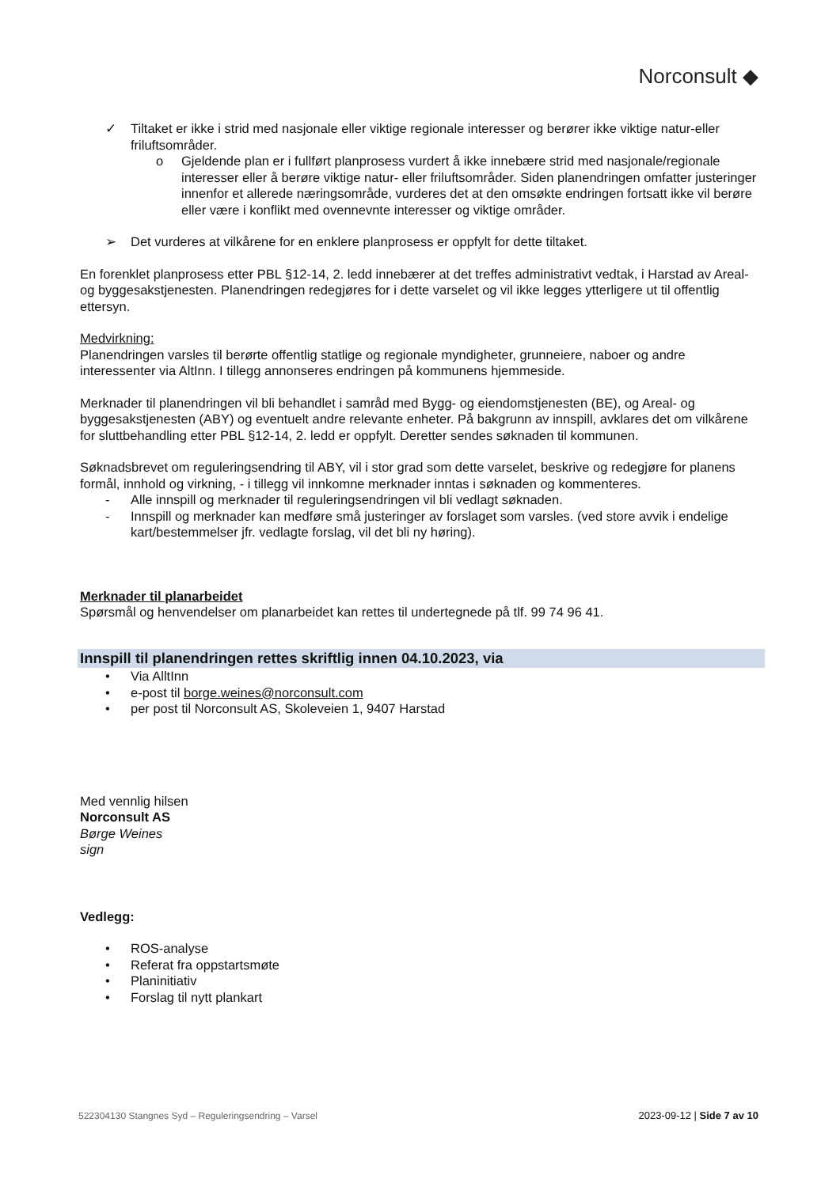Norconsult ◆
✓ Tiltaket er ikke i strid med nasjonale eller viktige regionale interesser og berører ikke viktige natur-eller friluftsområder.
o Gjeldende plan er i fullført planprosess vurdert å ikke innebære strid med nasjonale/regionale interesser eller å berøre viktige natur- eller friluftsområder. Siden planendringen omfatter justeringer innenfor et allerede næringsområde, vurderes det at den omsøkte endringen fortsatt ikke vil berøre eller være i konflikt med ovennevnte interesser og viktige områder.
➢ Det vurderes at vilkårene for en enklere planprosess er oppfylt for dette tiltaket.
En forenklet planprosess etter PBL §12-14, 2. ledd innebærer at det treffes administrativt vedtak, i Harstad av Areal- og byggesakstjenesten. Planendringen redegjøres for i dette varselet og vil ikke legges ytterligere ut til offentlig ettersyn.
Medvirkning:
Planendringen varsles til berørte offentlig statlige og regionale myndigheter, grunneiere, naboer og andre interessenter via AltInn. I tillegg annonseres endringen på kommunens hjemmeside.
Merknader til planendringen vil bli behandlet i samråd med Bygg- og eiendomstjenesten (BE), og Areal- og byggesakstjenesten (ABY) og eventuelt andre relevante enheter. På bakgrunn av innspill, avklares det om vilkårene for sluttbehandling etter PBL §12-14, 2. ledd er oppfylt. Deretter sendes søknaden til kommunen.
Søknadsbrevet om reguleringsendring til ABY, vil i stor grad som dette varselet, beskrive og redegjøre for planens formål, innhold og virkning, - i tillegg vil innkomne merknader inntas i søknaden og kommenteres.
- Alle innspill og merknader til reguleringsendringen vil bli vedlagt søknaden.
- Innspill og merknader kan medføre små justeringer av forslaget som varsles. (ved store avvik i endelige kart/bestemmelser jfr. vedlagte forslag, vil det bli ny høring).
Merknader til planarbeidet
Spørsmål og henvendelser om planarbeidet kan rettes til undertegnede på tlf. 99 74 96 41.
Innspill til planendringen rettes skriftlig innen 04.10.2023, via
• Via AlltInn
• e-post til borge.weines@norconsult.com
• per post til Norconsult AS, Skoleveien 1, 9407 Harstad
Med vennlig hilsen
Norconsult AS
Børge Weines
sign
Vedlegg:
• ROS-analyse
• Referat fra oppstartsmøte
• Planinitiativ
• Forslag til nytt plankart
522304130 Stangnes Syd – Reguleringsendring – Varsel 2023-09-12 | Side 7 av 10